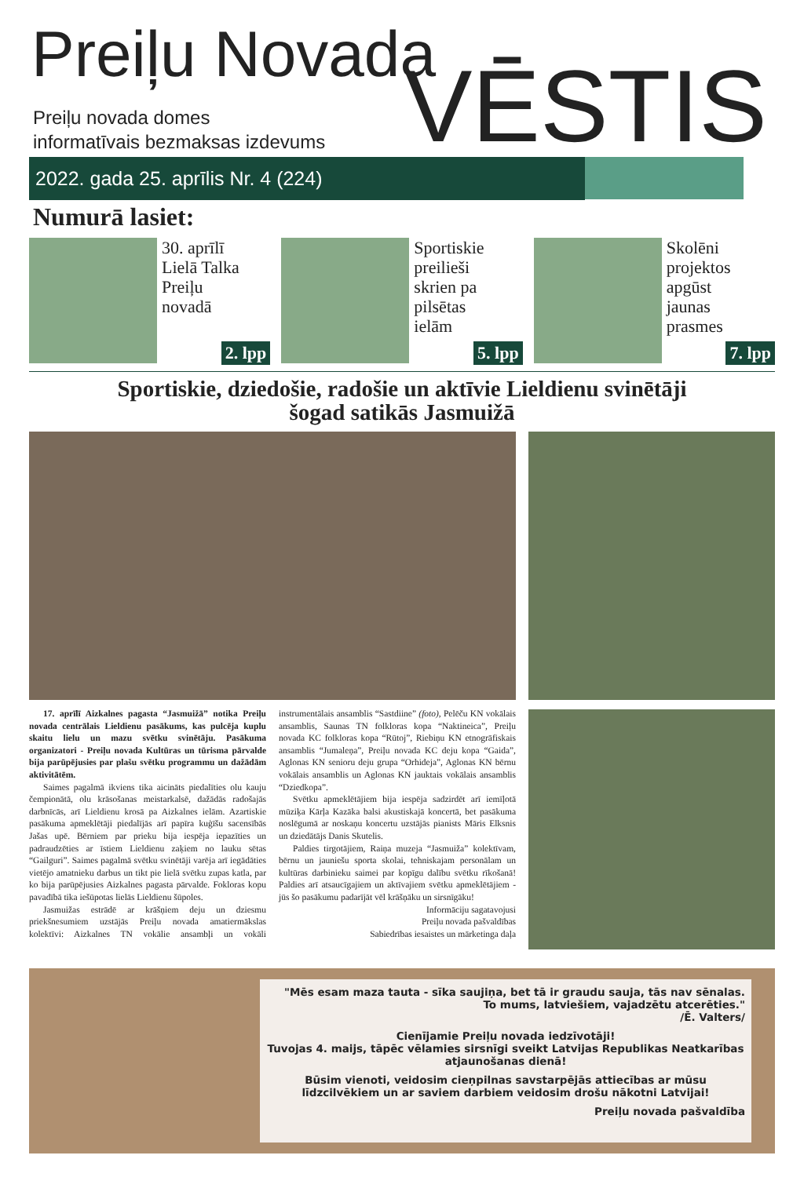Preiļu Novada
Preiļu novada domes
informatīvais bezmaksas izdevums
VĒSTIS
2022. gada 25. aprīlis Nr. 4 (224)
Numurā lasiet:
30. aprīlī
Lielā Talka
Preiļu
novadā
2. lpp
Sportiskie
preilieši
skrien pa
pilsētas
ielām
5. lpp
Skolēni
projektos
apgūst
jaunas
prasmes
7. lpp
Sportiskie, dziedošie, radošie un aktīvie Lieldienu svinētāji
šogad satikās Jasmuižā
17. aprīlī Aizkalnes pagasta “Jasmuižā” notika Preiļu novada centrālais Lieldienu pasākums, kas pulcēja kuplu skaitu lielu un mazu svētku svinētāju. Pasākuma organizatori - Preiļu novada Kultūras un tūrisma pārvalde bija parūpējusies par plašu svētku programmu un dažādām aktivitātēm.
Saimes pagalmā ikviens tika aicināts piedalīties olu kauju čempionātā, olu krāsošanas meistarkalsē, dažādās radošajās darbnīcās, arī Lieldienu krosā pa Aizkalnes ielām. Azartiskie pasākuma apmeklētāji piedalījās arī papīra kuģīšu sacensībās Jašas upē. Bērniem par prieku bija iespēja iepazīties un padraudzēties ar īstiem Lieldienu zaķiem no lauku sētas “Gailguri”. Saimes pagalmā svētku svinētāji varēja arī iegādāties vietējo amatnieku darbus un tikt pie lielā svētku zupas katla, par ko bija parūpējusies Aizkalnes pagasta pārvalde. Fokloras kopu pavadībā tika iešūpotas lielās Lieldienu šūpoles.
Jasmuižas estrādē ar krāšņiem deju un dziesmu priekšnesumiem uzstājās Preiļu novada amatiermākslas kolektīvi: Aizkalnes TN vokālie ansambļi un vokāli instrumentālais ansamblis “Sastdiine” (foto), Pelēču KN vokālais ansamblis, Saunas TN folkloras kopa “Naktineica”, Preiļu novada KC folkloras kopa “Rūtoj”, Riebiņu KN etnogrāfiskais ansamblis “Jumaleņa”, Preiļu novada KC deju kopa “Gaida”, Aglonas KN senioru deju grupa “Orhideja”, Aglonas KN bērnu vokālais ansamblis un Aglonas KN jauktais vokālais ansamblis “Dziedkopa”.
Svētku apmeklētājiem bija iespēja sadzirdēt arī iemīļotā mūziķa Kārļa Kazāka balsi akustiskajā koncertā, bet pasākuma noslēgumā ar noskaņu koncertu uzstājās pianists Māris Elksnis un dziedātājs Danis Skutelis.
Paldies tirgotājiem, Raiņa muzeja “Jasmuiža” kolektīvam, bērnu un jauniešu sporta skolai, tehniskajam personālam un kultūras darbinieku saimei par kopīgu dalību svētku rīkošanā! Paldies arī atsaucīgajiem un aktīvajiem svētku apmeklētājiem - jūs šo pasākumu padarījāt vēl krāšņāku un sirsnīgāku!
Informāciju sagatavojusi
Preiļu novada pašvaldības
Sabiedrības iesaistes un mārketinga daļa
"Mēs esam maza tauta - sīka saujiņa, bet tā ir graudu sauja, tās nav sēnalas.
To mums, latviešiem, vajadzētu atcerēties."
/Ē. Valters/
Cienījamie Preiļu novada iedzīvotāji!
Tuvojas 4. maijs, tāpēc vēlamies sirsnīgi sveikt Latvijas Republikas Neatkarības atjaunošanas dienā!
Būsim vienoti, veidosim cieņpilnas savstarpējās attiecības ar mūsu līdzcilvēkiem un ar saviem darbiem veidosim drošu nākotni Latvijai!
Preiļu novada pašvaldība